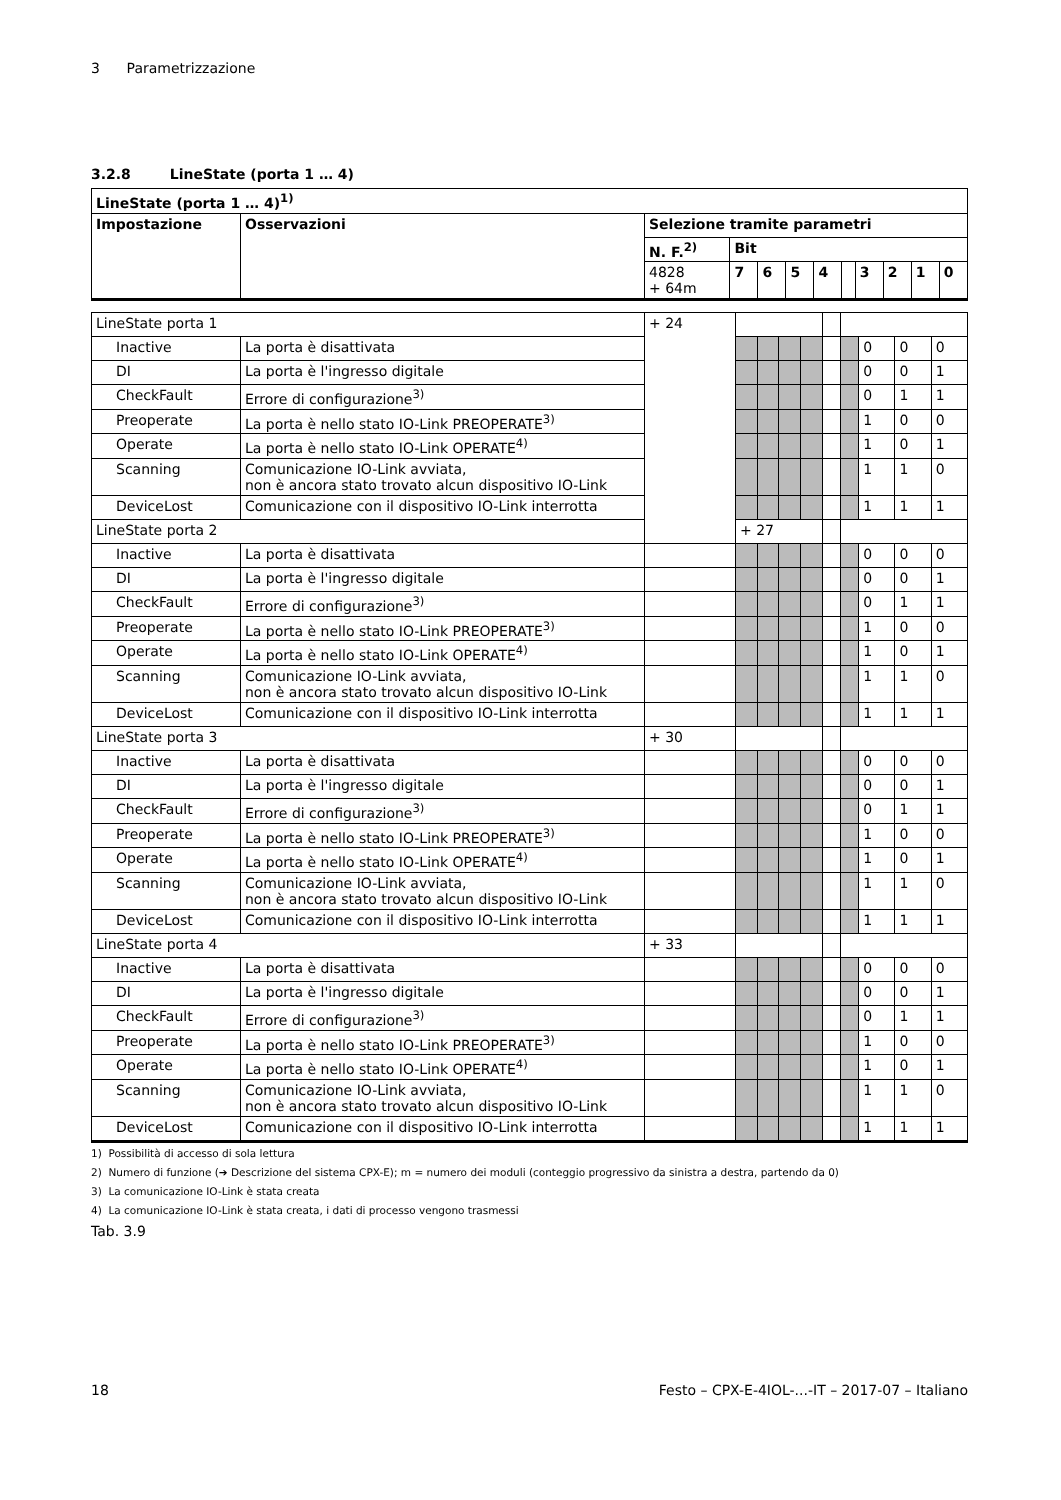3 Parametrizzazione
3.2.8 LineState (porta 1 … 4)
| LineState (porta 1 … 4)<sup>1)</sup> | | | | | | | | | | | |
| --- | --- | --- | --- | --- | --- | --- | --- | --- | --- | --- | --- |
| Impostazione | Osservazioni | Selezione tramite parametri | | | | | | | | | |
| | | N. F.<sup>2)</sup> | Bit | | | | | | | | |
| | | 4828 + 64m | 7 | 6 | 5 | 4 | | 3 | 2 | 1 | 0 |
| LineState porta 1 | | + 24 | | | | | | | | | |
| Inactive | La porta è disattivata | | | | | | | | 0 | 0 | 0 |
| DI | La porta è l'ingresso digitale | | | | | | | | 0 | 0 | 1 |
| CheckFault | Errore di configurazione<sup>3)</sup> | | | | | | | | 0 | 1 | 1 |
| Preoperate | La porta è nello stato IO-Link PREOPERATE<sup>3)</sup> | | | | | | | | 1 | 0 | 0 |
| Operate | La porta è nello stato IO-Link OPERATE<sup>4)</sup> | | | | | | | | 1 | 0 | 1 |
| Scanning | Comunicazione IO-Link avviata, non è ancora stato trovato alcun dispositivo IO-Link | | | | | | | | 1 | 1 | 0 |
| DeviceLost | Comunicazione con il dispositivo IO-Link interrotta | | | | | | | | 1 | 1 | 1 |
| LineState porta 2 | | | + 27 | | | | | | | | |
| Inactive | La porta è disattivata | | | | | | | | 0 | 0 | 0 |
| DI | La porta è l'ingresso digitale | | | | | | | | 0 | 0 | 1 |
| CheckFault | Errore di configurazione<sup>3)</sup> | | | | | | | | 0 | 1 | 1 |
| Preoperate | La porta è nello stato IO-Link PREOPERATE<sup>3)</sup> | | | | | | | | 1 | 0 | 0 |
| Operate | La porta è nello stato IO-Link OPERATE<sup>4)</sup> | | | | | | | | 1 | 0 | 1 |
| Scanning | Comunicazione IO-Link avviata, non è ancora stato trovato alcun dispositivo IO-Link | | | | | | | | 1 | 1 | 0 |
| DeviceLost | Comunicazione con il dispositivo IO-Link interrotta | | | | | | | | 1 | 1 | 1 |
| LineState porta 3 | | + 30 | | | | | | | | | |
| Inactive | La porta è disattivata | | | | | | | | 0 | 0 | 0 |
| DI | La porta è l'ingresso digitale | | | | | | | | 0 | 0 | 1 |
| CheckFault | Errore di configurazione<sup>3)</sup> | | | | | | | | 0 | 1 | 1 |
| Preoperate | La porta è nello stato IO-Link PREOPERATE<sup>3)</sup> | | | | | | | | 1 | 0 | 0 |
| Operate | La porta è nello stato IO-Link OPERATE<sup>4)</sup> | | | | | | | | 1 | 0 | 1 |
| Scanning | Comunicazione IO-Link avviata, non è ancora stato trovato alcun dispositivo IO-Link | | | | | | | | 1 | 1 | 0 |
| DeviceLost | Comunicazione con il dispositivo IO-Link interrotta | | | | | | | | 1 | 1 | 1 |
| LineState porta 4 | | + 33 | | | | | | | | | |
| Inactive | La porta è disattivata | | | | | | | | 0 | 0 | 0 |
| DI | La porta è l'ingresso digitale | | | | | | | | 0 | 0 | 1 |
| CheckFault | Errore di configurazione<sup>3)</sup> | | | | | | | | 0 | 1 | 1 |
| Preoperate | La porta è nello stato IO-Link PREOPERATE<sup>3)</sup> | | | | | | | | 1 | 0 | 0 |
| Operate | La porta è nello stato IO-Link OPERATE<sup>4)</sup> | | | | | | | | 1 | 0 | 1 |
| Scanning | Comunicazione IO-Link avviata, non è ancora stato trovato alcun dispositivo IO-Link | | | | | | | | 1 | 1 | 0 |
| DeviceLost | Comunicazione con il dispositivo IO-Link interrotta | | | | | | | | 1 | 1 | 1 |
1) Possibilità di accesso di sola lettura
2) Numero di funzione (➔ Descrizione del sistema CPX-E); m = numero dei moduli (conteggio progressivo da sinistra a destra, partendo da 0)
3) La comunicazione IO-Link è stata creata
4) La comunicazione IO-Link è stata creata, i dati di processo vengono trasmessi
Tab. 3.9
18 Festo – CPX-E-4IOL-...-IT – 2017-07 – Italiano